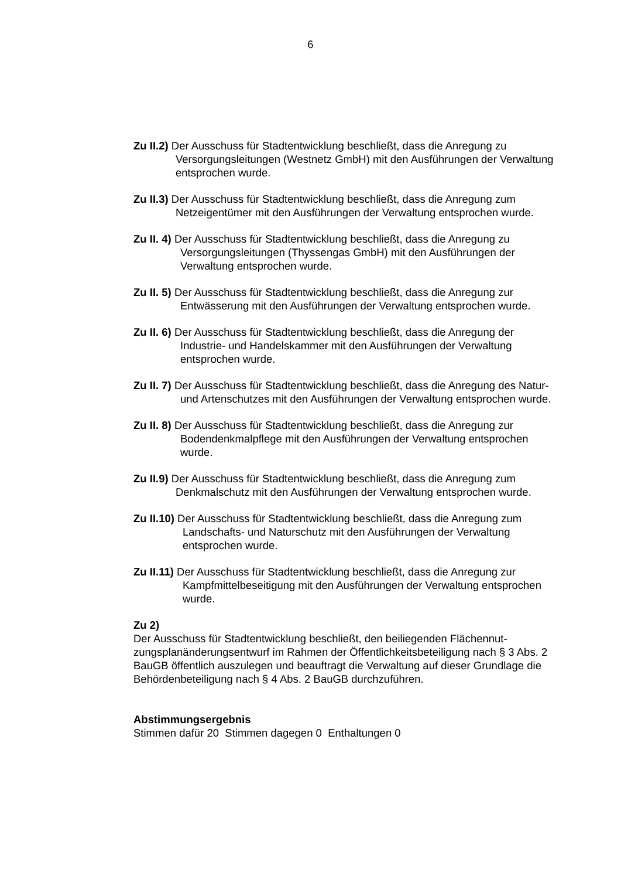6
Zu II.2) Der Ausschuss für Stadtentwicklung beschließt, dass die Anregung zu Versorgungsleitungen (Westnetz GmbH) mit den Ausführungen der Verwaltung entsprochen wurde.
Zu II.3) Der Ausschuss für Stadtentwicklung beschließt, dass die Anregung zum Netzeigentümer mit den Ausführungen der Verwaltung entsprochen wurde.
Zu II. 4) Der Ausschuss für Stadtentwicklung beschließt, dass die Anregung zu Versorgungsleitungen (Thyssengas GmbH) mit den Ausführungen der Verwaltung entsprochen wurde.
Zu II. 5) Der Ausschuss für Stadtentwicklung beschließt, dass die Anregung zur Entwässerung mit den Ausführungen der Verwaltung entsprochen wurde.
Zu II. 6) Der Ausschuss für Stadtentwicklung beschließt, dass die Anregung der Industrie- und Handelskammer mit den Ausführungen der Verwaltung entsprochen wurde.
Zu II. 7) Der Ausschuss für Stadtentwicklung beschließt, dass die Anregung des Natur- und Artenschutzes mit den Ausführungen der Verwaltung entsprochen wurde.
Zu II. 8) Der Ausschuss für Stadtentwicklung beschließt, dass die Anregung zur Bodendenkmalpflege mit den Ausführungen der Verwaltung entsprochen wurde.
Zu II.9) Der Ausschuss für Stadtentwicklung beschließt, dass die Anregung zum Denkmalschutz mit den Ausführungen der Verwaltung entsprochen wurde.
Zu II.10) Der Ausschuss für Stadtentwicklung beschließt, dass die Anregung zum Landschafts- und Naturschutz mit den Ausführungen der Verwaltung entsprochen wurde.
Zu II.11) Der Ausschuss für Stadtentwicklung beschließt, dass die Anregung zur Kampfmittelbeseitigung mit den Ausführungen der Verwaltung entsprochen wurde.
Zu 2)
Der Ausschuss für Stadtentwicklung beschließt, den beiliegenden Flächennut-zungsplanänderungsentwurf im Rahmen der Öffentlichkeitsbeteiligung nach § 3 Abs. 2 BauGB öffentlich auszulegen und beauftragt die Verwaltung auf dieser Grundlage die Behördenbeteiligung nach § 4 Abs. 2 BauGB durchzuführen.
Abstimmungsergebnis
Stimmen dafür 20 Stimmen dagegen 0 Enthaltungen 0